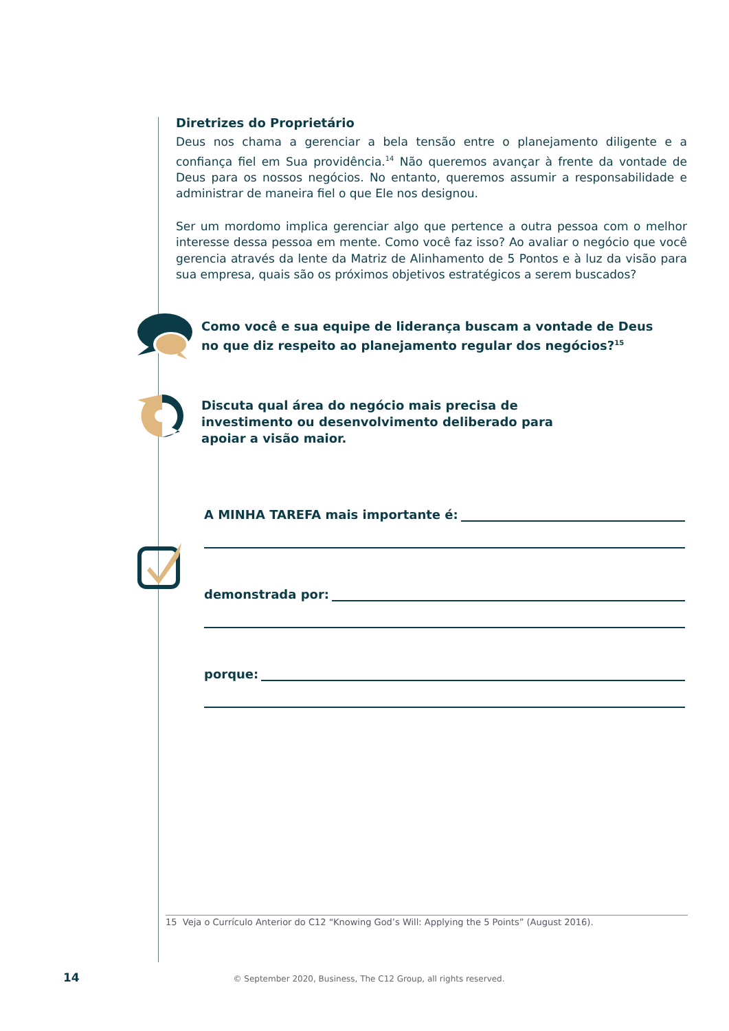Diretrizes do Proprietário
Deus nos chama a gerenciar a bela tensão entre o planejamento diligente e a confiança fiel em Sua providência.<sup>14</sup> Não queremos avançar à frente da vontade de Deus para os nossos negócios. No entanto, queremos assumir a responsabilidade e administrar de maneira fiel o que Ele nos designou.
Ser um mordomo implica gerenciar algo que pertence a outra pessoa com o melhor interesse dessa pessoa em mente. Como você faz isso? Ao avaliar o negócio que você gerencia através da lente da Matriz de Alinhamento de 5 Pontos e à luz da visão para sua empresa, quais são os próximos objetivos estratégicos a serem buscados?
Como você e sua equipe de liderança buscam a vontade de Deus
no que diz respeito ao planejamento regular dos negócios?<sup>15</sup>
Discuta qual área do negócio mais precisa de
investimento ou desenvolvimento deliberado para
apoiar a visão maior.
A MINHA TAREFA mais importante é:
demonstrada por:
porque:
15 Veja o Currículo Anterior do C12 “Knowing God’s Will: Applying the 5 Points” (August 2016).
14 © September 2020, Business, The C12 Group, all rights reserved.